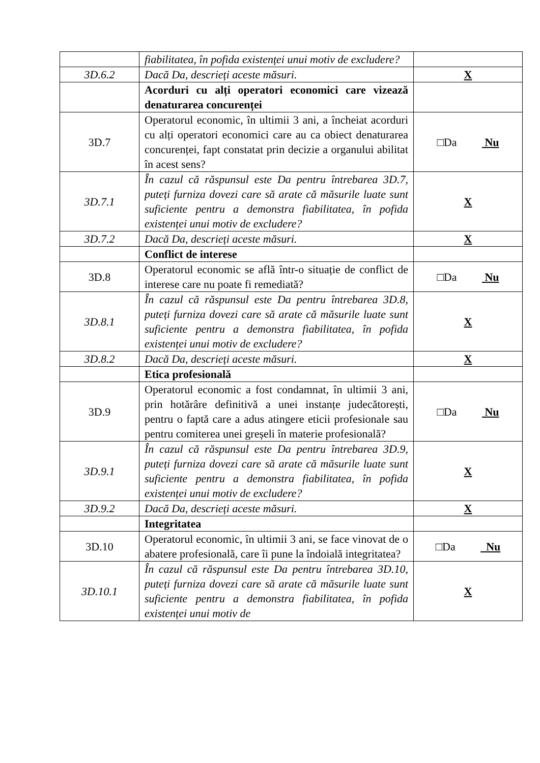| | fiabilitatea, în pofida existenței unui motiv de excludere? | |
| 3D.6.2 | Dacă Da, descrieți aceste măsuri. | X |
| | Acorduri cu alți operatori economici care vizează denaturarea concurenței | |
| 3D.7 | Operatorul economic, în ultimii 3 ani, a încheiat acorduri cu alți operatori economici care au ca obiect denaturarea concurenței, fapt constatat prin decizie a organului abilitat în acest sens? | □Da Nu |
| 3D.7.1 | În cazul că răspunsul este Da pentru întrebarea 3D.7, puteți furniza dovezi care să arate că măsurile luate sunt suficiente pentru a demonstra fiabilitatea, în pofida existenței unui motiv de excludere? | X |
| 3D.7.2 | Dacă Da, descrieți aceste măsuri. | X |
| | Conflict de interese | |
| 3D.8 | Operatorul economic se află într-o situație de conflict de interese care nu poate fi remediată? | □Da Nu |
| 3D.8.1 | În cazul că răspunsul este Da pentru întrebarea 3D.8, puteți furniza dovezi care să arate că măsurile luate sunt suficiente pentru a demonstra fiabilitatea, în pofida existenței unui motiv de excludere? | X |
| 3D.8.2 | Dacă Da, descrieți aceste măsuri. | X |
| | Etica profesională | |
| 3D.9 | Operatorul economic a fost condamnat, în ultimii 3 ani, prin hotărâre definitivă a unei instanțe judecătorești, pentru o faptă care a adus atingere eticii profesionale sau pentru comiterea unei greșeli în materie profesională? | □Da Nu |
| 3D.9.1 | În cazul că răspunsul este Da pentru întrebarea 3D.9, puteți furniza dovezi care să arate că măsurile luate sunt suficiente pentru a demonstra fiabilitatea, în pofida existenței unui motiv de excludere? | X |
| 3D.9.2 | Dacă Da, descrieți aceste măsuri. | X |
| | Integritatea | |
| 3D.10 | Operatorul economic, în ultimii 3 ani, se face vinovat de o abatere profesională, care îi pune la îndoială integritatea? | □Da Nu |
| 3D.10.1 | În cazul că răspunsul este Da pentru întrebarea 3D.10, puteți furniza dovezi care să arate că măsurile luate sunt suficiente pentru a demonstra fiabilitatea, în pofida existenței unui motiv de | X |